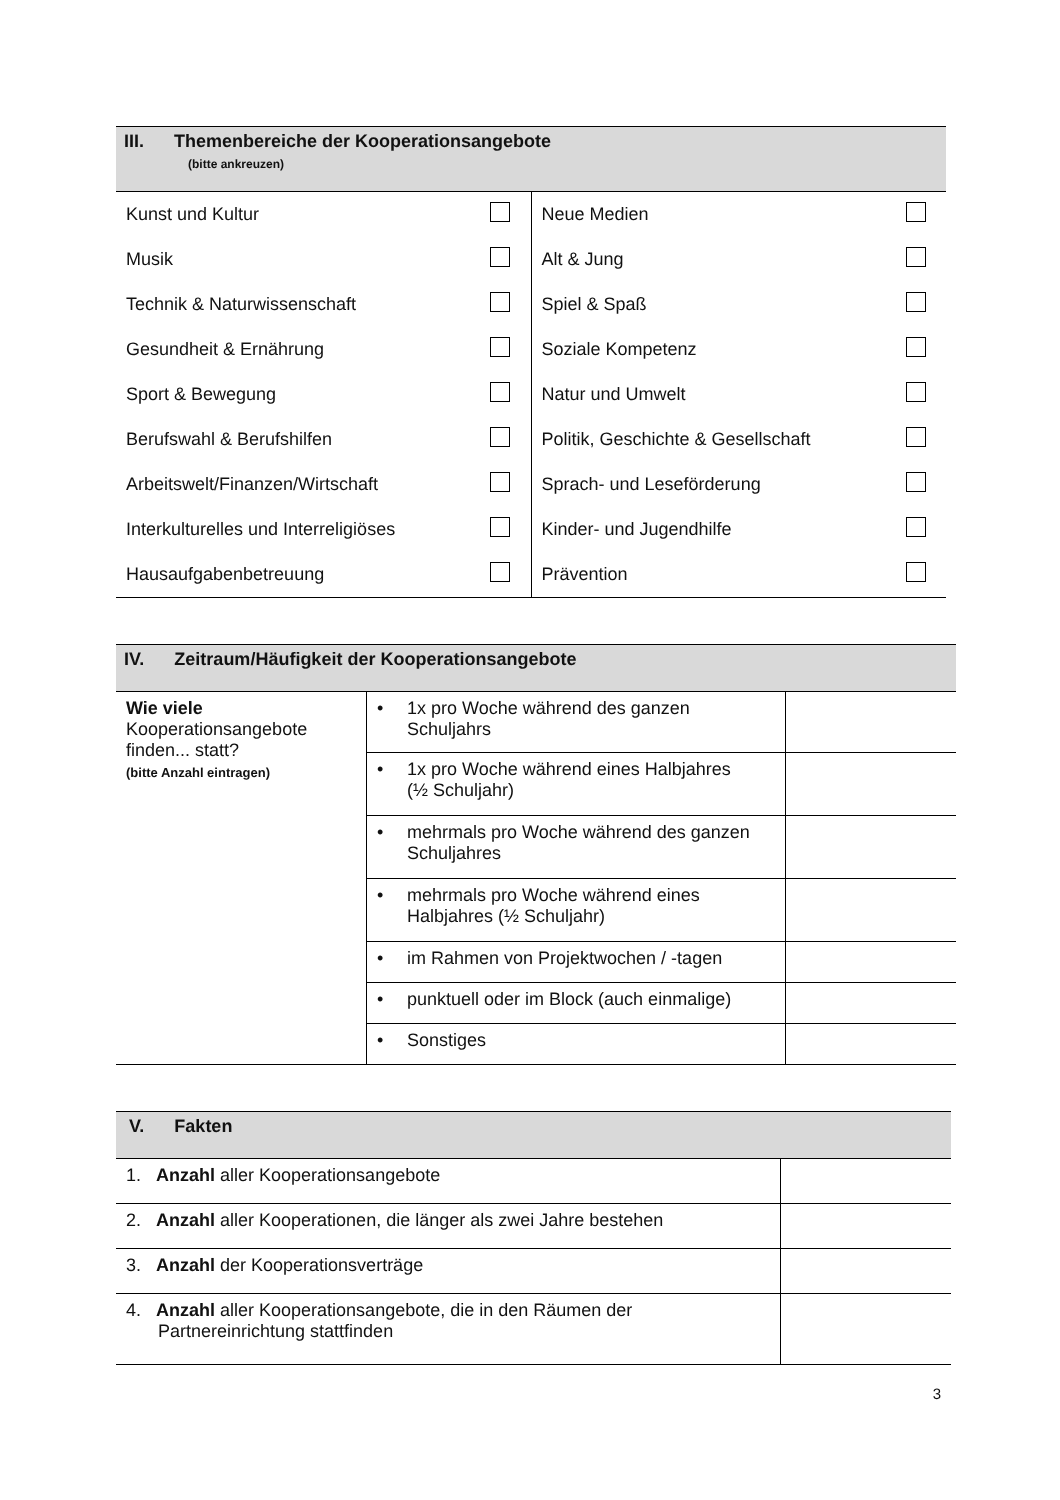| III. Themenbereiche der Kooperationsangebote (bitte ankreuzen) |
| Kunst und Kultur | | Neue Medien | |
| Musik | | Alt & Jung | |
| Technik & Naturwissenschaft | | Spiel & Spaß | |
| Gesundheit & Ernährung | | Soziale Kompetenz | |
| Sport & Bewegung | | Natur und Umwelt | |
| Berufswahl & Berufshilfen | | Politik, Geschichte & Gesellschaft | |
| Arbeitswelt/Finanzen/Wirtschaft | | Sprach- und Leseförderung | |
| Interkulturelles und Interreligiöses | | Kinder- und Jugendhilfe | |
| Hausaufgabenbetreuung | | Prävention | |
| IV. Zeitraum/Häufigkeit der Kooperationsangebote |
| Wie viele Kooperationsangebote finden... statt? (bitte Anzahl eintragen) | • 1x pro Woche während des ganzen Schuljahrs | |
| | • 1x pro Woche während eines Halbjahres (½ Schuljahr) | |
| | • mehrmals pro Woche während des ganzen Schuljahres | |
| | • mehrmals pro Woche während eines Halbjahres (½ Schuljahr) | |
| | • im Rahmen von Projektwochen / -tagen | |
| | • punktuell oder im Block (auch einmalige) | |
| | • Sonstiges | |
| V. Fakten |
| 1. Anzahl aller Kooperationsangebote | |
| 2. Anzahl aller Kooperationen, die länger als zwei Jahre bestehen | |
| 3. Anzahl der Kooperationsverträge | |
| 4. Anzahl aller Kooperationsangebote, die in den Räumen der Partnereinrichtung stattfinden | |
3